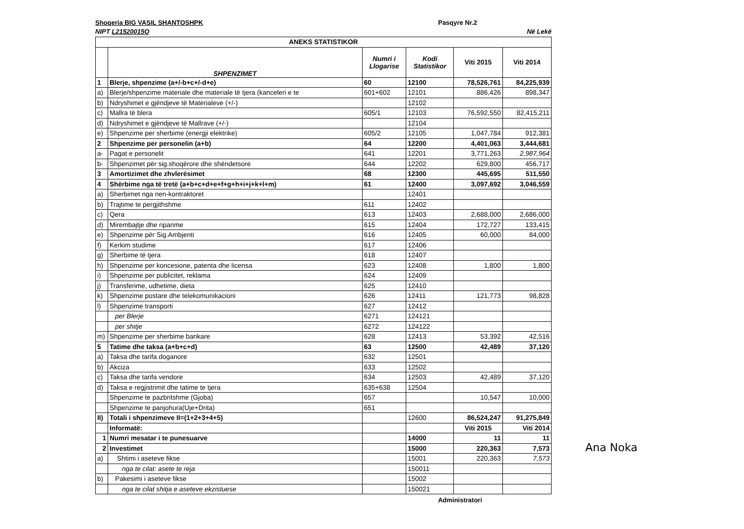Shoqeria BIG VASIL SHANTOSHPK Pasqyre Nr.2
NIPT L21520015Q Në Lekë
| ANEKS STATISTIKOR | | | | | |
| --- | --- | --- | --- | --- | --- |
| | SHPENZIMET | Numri i Llogarise | Kodi Statistikor | Viti 2015 | Viti 2014 |
| 1 | Blerje, shpenzime (a+/-b+c+/-d+e) | 60 | 12100 | 78,526,761 | 84,225,939 |
| a) | Blerje/shpenzime materiale dhe materiale të tjera (kanceleri e te | 601+602 | 12101 | 886,426 | 898,347 |
| b) | Ndryshimet e gjëndjeve të Materialeve (+/-) | | 12102 | | |
| c) | Mallra të blera | 605/1 | 12103 | 76,592,550 | 82,415,211 |
| d) | Ndryshimet e gjëndjeve të Mallrave (+/-) | | 12104 | | |
| e) | Shpenzime per sherbime (energji elektrike) | 605/2 | 12105 | 1,047,784 | 912,381 |
| 2 | Shpenzime per personelin (a+b) | 64 | 12200 | 4,401,063 | 3,444,681 |
| a- | Pagat e personelit | 641 | 12201 | 3,771,263 | 2,987,964 |
| b- | Shpenzimet për sig.shoqërore dhe shëndetsore | 644 | 12202 | 629,800 | 456,717 |
| 3 | Amortizimet dhe zhvlerësimet | 68 | 12300 | 445,695 | 511,550 |
| 4 | Shërbime nga të tretë (a+b+c+d+e+f+g+h+i+j+k+l+m) | 61 | 12400 | 3,097,692 | 3,046,559 |
| a) | Sherbimet nga nen-kontraktoret | | 12401 | | |
| b) | Trajtime te pergjithshme | 611 | 12402 | | |
| c) | Qera | 613 | 12403 | 2,688,000 | 2,686,000 |
| d) | Mirembajtje dhe riparime | 615 | 12404 | 172,727 | 133,415 |
| e) | Shpenzime për Sig.Ambjenti | 616 | 12405 | 60,000 | 84,000 |
| f) | Kerkim studime | 617 | 12406 | | |
| g) | Sherbime të tjera | 618 | 12407 | | |
| h) | Shpenzime per koncesione, patenta dhe licensa | 623 | 12408 | 1,800 | 1,800 |
| i) | Shpenzime per publicitet, reklama | 624 | 12409 | | |
| j) | Transferime, udhetime, dieta | 625 | 12410 | | |
| k) | Shpenzime postare dhe telekomunikacioni | 626 | 12411 | 121,773 | 98,828 |
| l) | Shpenzime transporti | 627 | 12412 | | |
| | per Blerje | 6271 | 124121 | | |
| | per shitje | 6272 | 124122 | | |
| m) | Shpenzime per sherbime bankare | 628 | 12413 | 53,392 | 42,516 |
| 5 | Tatime dhe taksa (a+b+c+d) | 63 | 12500 | 42,489 | 37,120 |
| a) | Taksa dhe tarifa doganore | 632 | 12501 | | |
| b) | Akciza | 633 | 12502 | | |
| c) | Taksa dhe tarifa vendore | 634 | 12503 | 42,489 | 37,120 |
| d) | Taksa e regjistrimit dhe tatime te tjera | 635+638 | 12504 | | |
| | Shpenzime te pazbritshme (Gjoba) | 657 | | 10,547 | 10,000 |
| | Shpenzime te panjohura(Uje+Drita) | 651 | | | |
| II) | Totali i shpenzimeve II=(1+2+3+4+5) | | 12600 | 86,524,247 | 91,275,849 |
| | Informatë: | | | Viti 2015 | Viti 2014 |
| 1 | Numri mesatar i te punesuarve | | 14000 | 11 | 11 |
| 2 | Investimet | | 15000 | 220,363 | 7,573 |
| a) | Shtimi i aseteve fikse | | 15001 | 220,363 | 7,573 |
| | nga te cilat: asete te reja | | 150011 | | |
| b) | Pakesimi i aseteve fikse | | 15002 | | |
| | nga te cilat shitja e aseteve ekzistuese | | 150021 | | |
Administratori
Ana Noka